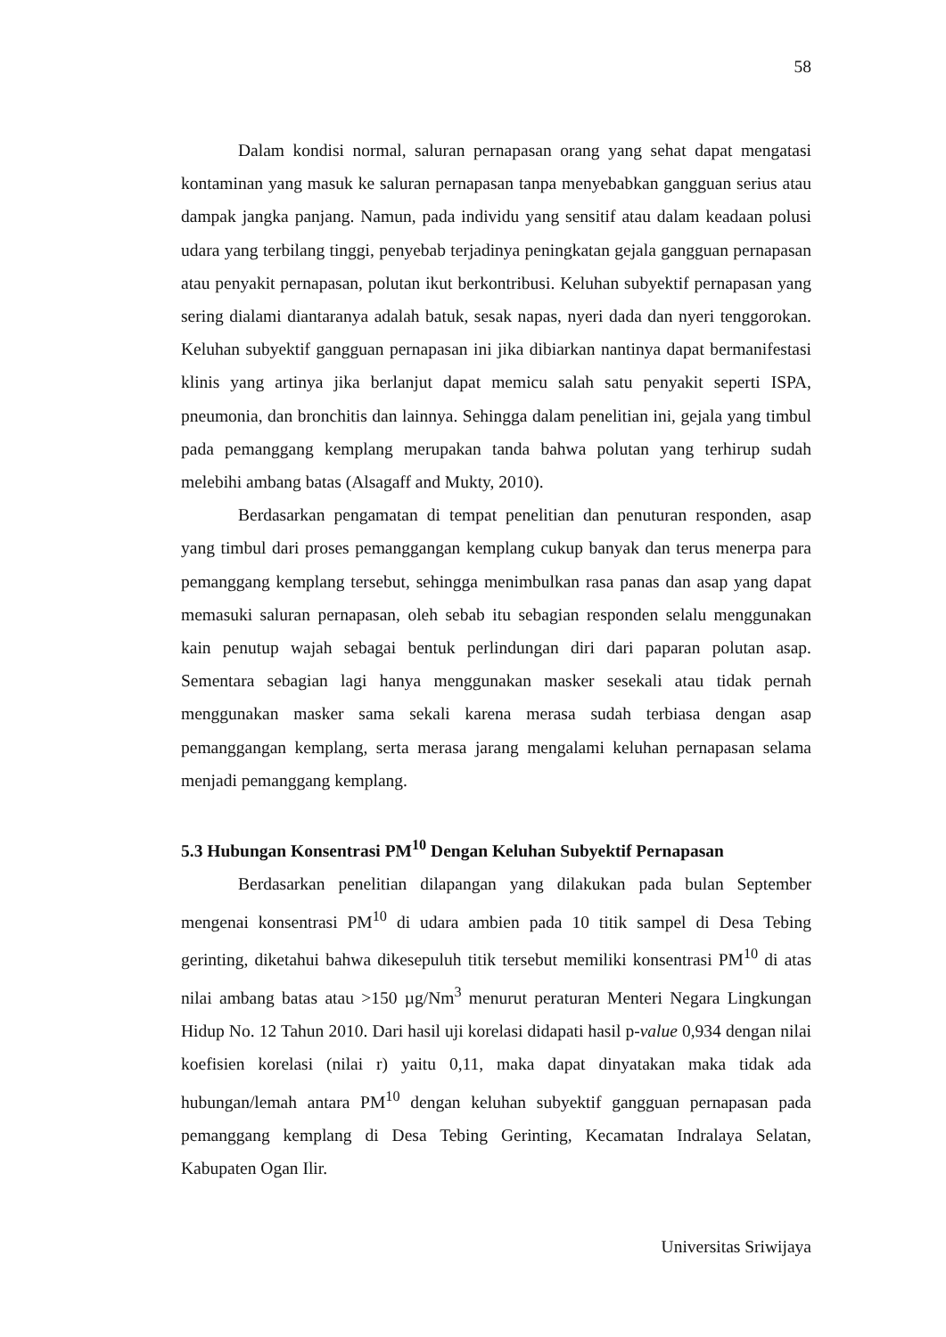58
Dalam kondisi normal, saluran pernapasan orang yang sehat dapat mengatasi kontaminan yang masuk ke saluran pernapasan tanpa menyebabkan gangguan serius atau dampak jangka panjang. Namun, pada individu yang sensitif atau dalam keadaan polusi udara yang terbilang tinggi, penyebab terjadinya peningkatan gejala gangguan pernapasan atau penyakit pernapasan, polutan ikut berkontribusi. Keluhan subyektif pernapasan yang sering dialami diantaranya adalah batuk, sesak napas, nyeri dada dan nyeri tenggorokan. Keluhan subyektif gangguan pernapasan ini jika dibiarkan nantinya dapat bermanifestasi klinis yang artinya jika berlanjut dapat memicu salah satu penyakit seperti ISPA, pneumonia, dan bronchitis dan lainnya. Sehingga dalam penelitian ini, gejala yang timbul pada pemanggang kemplang merupakan tanda bahwa polutan yang terhirup sudah melebihi ambang batas (Alsagaff and Mukty, 2010).
Berdasarkan pengamatan di tempat penelitian dan penuturan responden, asap yang timbul dari proses pemanggangan kemplang cukup banyak dan terus menerpa para pemanggang kemplang tersebut, sehingga menimbulkan rasa panas dan asap yang dapat memasuki saluran pernapasan, oleh sebab itu sebagian responden selalu menggunakan kain penutup wajah sebagai bentuk perlindungan diri dari paparan polutan asap. Sementara sebagian lagi hanya menggunakan masker sesekali atau tidak pernah menggunakan masker sama sekali karena merasa sudah terbiasa dengan asap pemanggangan kemplang, serta merasa jarang mengalami keluhan pernapasan selama menjadi pemanggang kemplang.
5.3 Hubungan Konsentrasi PM<sup>10</sup> Dengan Keluhan Subyektif Pernapasan
Berdasarkan penelitian dilapangan yang dilakukan pada bulan September mengenai konsentrasi PM<sup>10</sup> di udara ambien pada 10 titik sampel di Desa Tebing gerinting, diketahui bahwa dikesepuluh titik tersebut memiliki konsentrasi PM<sup>10</sup> di atas nilai ambang batas atau >150 µg/Nm<sup>3</sup> menurut peraturan Menteri Negara Lingkungan Hidup No. 12 Tahun 2010. Dari hasil uji korelasi didapati hasil p-value 0,934 dengan nilai koefisien korelasi (nilai r) yaitu 0,11, maka dapat dinyatakan maka tidak ada hubungan/lemah antara PM<sup>10</sup> dengan keluhan subyektif gangguan pernapasan pada pemanggang kemplang di Desa Tebing Gerinting, Kecamatan Indralaya Selatan, Kabupaten Ogan Ilir.
Universitas Sriwijaya